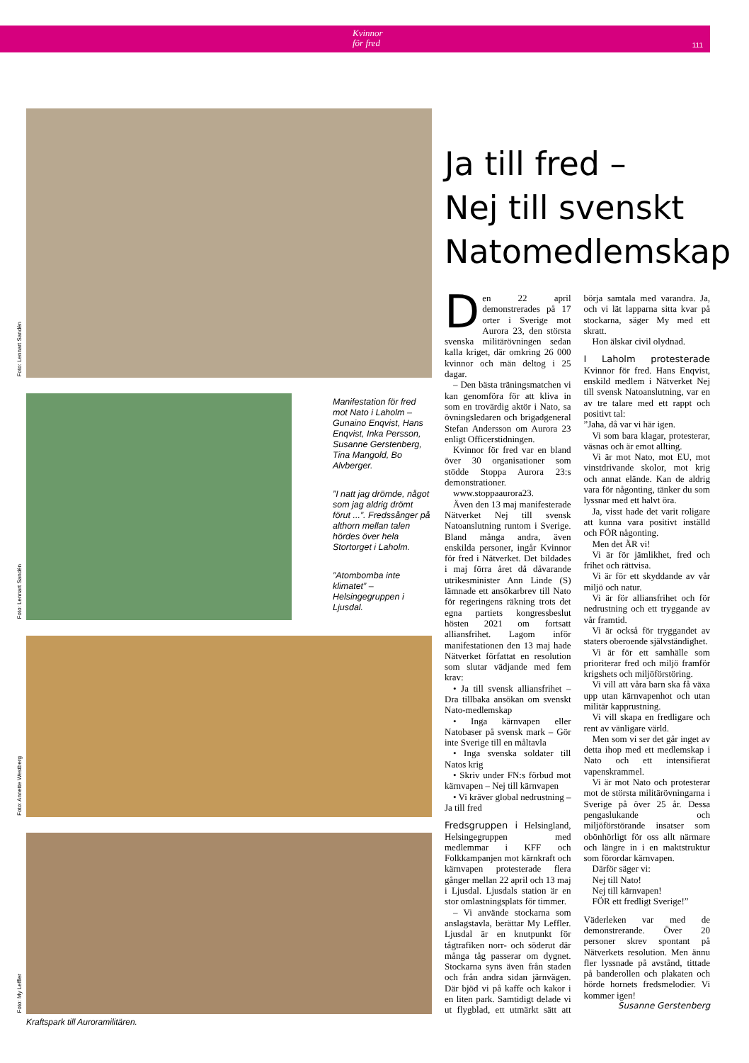Kvinnor
för fred
111
Foto: Lennart Sandén
Foto: Lennart Sandén
Foto: Annette Westberg
Foto: My Leffler
Kraftspark till Auroramilitären.
Manifestation för fred mot Nato i Laholm – Gunaino Enqvist, Hans Enqvist, Inka Persson, Susanne Gerstenberg, Tina Mangold, Bo Alvberger.
”I natt jag drömde, något som jag aldrig drömt förut ...”. Fredssånger på althorn mellan talen hördes över hela Stortorget i Laholm.
”Atombomba inte klimatet” – Helsingegruppen i Ljusdal.
Ja till fred –
Nej till svenskt
Natomedlemskap
Den 22 april demonstrerades på 17 orter i Sverige mot Aurora 23, den största svenska militärövningen sedan kalla kriget, där omkring 26 000 kvinnor och män deltog i 25 dagar.
– Den bästa träningsmatchen vi kan genomföra för att kliva in som en trovärdig aktör i Nato, sa övningsledaren och brigadgeneral Stefan Andersson om Aurora 23 enligt Officerstidningen.
Kvinnor för fred var en bland över 30 organisationer som stödde Stoppa Aurora 23:s demonstrationer.
www.stoppaaurora23.
Även den 13 maj manifesterade Nätverket Nej till svensk Natoanslutning runtom i Sverige. Bland många andra, även enskilda personer, ingår Kvinnor för fred i Nätverket. Det bildades i maj förra året då dåvarande utrikesminister Ann Linde (S) lämnade ett ansökarbrev till Nato för regeringens räkning trots det egna partiets kongressbeslut hösten 2021 om fortsatt alliansfrihet. Lagom inför manifestationen den 13 maj hade Nätverket författat en resolution som slutar vädjande med fem krav:
• Ja till svensk alliansfrihet – Dra tillbaka ansökan om svenskt Nato-medlemskap
• Inga kärnvapen eller Natobaser på svensk mark – Gör inte Sverige till en måltavla
• Inga svenska soldater till Natos krig
• Skriv under FN:s förbud mot kärnvapen – Nej till kärnvapen
• Vi kräver global nedrustning – Ja till fred
Fredsgruppen i Helsingland, Helsingegruppen med medlemmar i KFF och Folkkampanjen mot kärnkraft och kärnvapen protesterade flera gånger mellan 22 april och 13 maj i Ljusdal. Ljusdals station är en stor omlastningsplats för timmer.
– Vi använde stockarna som anslagstavla, berättar My Leffler. Ljusdal är en knutpunkt för tågtrafiken norr- och söderut där många tåg passerar om dygnet. Stockarna syns även från staden och från andra sidan järnvägen. Där bjöd vi på kaffe och kakor i en liten park. Samtidigt delade vi ut flygblad, ett utmärkt sätt att börja samtala med varandra. Ja, och vi lät lapparna sitta kvar på stockarna, säger My med ett skratt.
Hon älskar civil olydnad.
I Laholm protesterade Kvinnor för fred. Hans Enqvist, enskild medlem i Nätverket Nej till svensk Natoanslutning, var en av tre talare med ett rappt och positivt tal:
”Jaha, då var vi här igen.
Vi som bara klagar, protesterar, väsnas och är emot allting.
Vi är mot Nato, mot EU, mot vinstdrivande skolor, mot krig och annat elände. Kan de aldrig vara för någonting, tänker du som lyssnar med ett halvt öra.
Ja, visst hade det varit roligare att kunna vara positivt inställd och FÖR någonting.
Men det ÄR vi!
Vi är för jämlikhet, fred och frihet och rättvisa.
Vi är för ett skyddande av vår miljö och natur.
Vi är för alliansfrihet och för nedrustning och ett tryggande av vår framtid.
Vi är också för tryggandet av staters oberoende självständighet.
Vi är för ett samhälle som prioriterar fred och miljö framför krigshets och miljöförstöring.
Vi vill att våra barn ska få växa upp utan kärnvapenhot och utan militär kapprustning.
Vi vill skapa en fredligare och rent av vänligare värld.
Men som vi ser det går inget av detta ihop med ett medlemskap i Nato och ett intensifierat vapenskrammel.
Vi är mot Nato och protesterar mot de största militärövningarna i Sverige på över 25 år. Dessa pengaslukande och miljöförstörande insatser som obönhörligt för oss allt närmare och längre in i en maktstruktur som förordar kärnvapen.
Därför säger vi:
Nej till Nato!
Nej till kärnvapen!
FÖR ett fredligt Sverige!”
Väderleken var med de demonstrerande. Över 20 personer skrev spontant på Nätverkets resolution. Men ännu fler lyssnade på avstånd, tittade på banderollen och plakaten och hörde hornets fredsmelodier. Vi kommer igen!
Susanne Gerstenberg